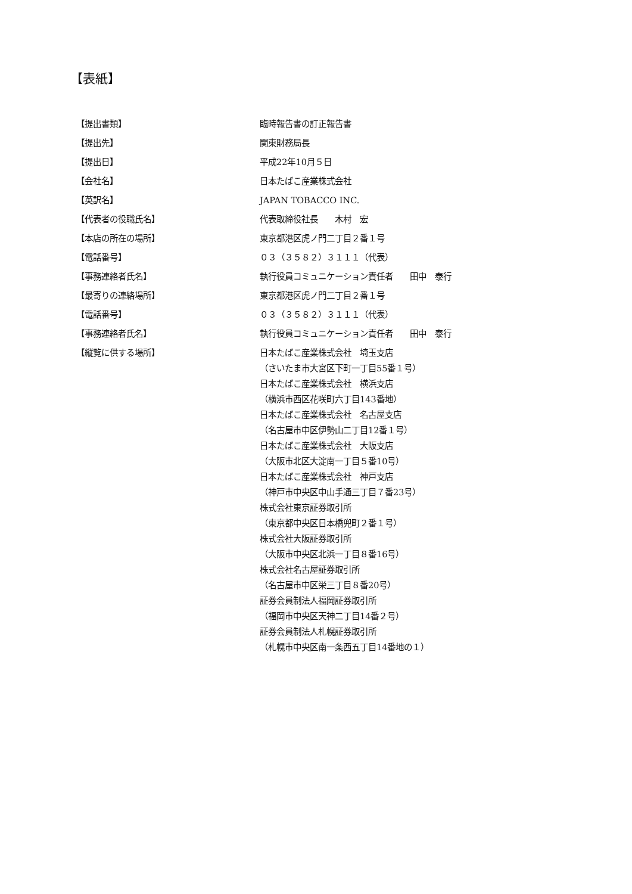【表紙】
| 【提出書類】 | 臨時報告書の訂正報告書 |
| 【提出先】 | 関東財務局長 |
| 【提出日】 | 平成22年10月５日 |
| 【会社名】 | 日本たばこ産業株式会社 |
| 【英訳名】 | JAPAN TOBACCO INC. |
| 【代表者の役職氏名】 | 代表取締役社長 木村 宏 |
| 【本店の所在の場所】 | 東京都港区虎ノ門二丁目２番１号 |
| 【電話番号】 | ０３（３５８２）３１１１（代表） |
| 【事務連絡者氏名】 | 執行役員コミュニケーション責任者 田中 泰行 |
| 【最寄りの連絡場所】 | 東京都港区虎ノ門二丁目２番１号 |
| 【電話番号】 | ０３（３５８２）３１１１（代表） |
| 【事務連絡者氏名】 | 執行役員コミュニケーション責任者 田中 泰行 |
| 【縦覧に供する場所】 | 日本たばこ産業株式会社 埼玉支店 （さいたま市大宮区下町一丁目55番１号） 日本たばこ産業株式会社 横浜支店 （横浜市西区花咲町六丁目143番地） 日本たばこ産業株式会社 名古屋支店 （名古屋市中区伊勢山二丁目12番１号） 日本たばこ産業株式会社 大阪支店 （大阪市北区大淀南一丁目５番10号） 日本たばこ産業株式会社 神戸支店 （神戸市中央区中山手通三丁目７番23号） 株式会社東京証券取引所 （東京都中央区日本橋兜町２番１号） 株式会社大阪証券取引所 （大阪市中央区北浜一丁目８番16号） 株式会社名古屋証券取引所 （名古屋市中区栄三丁目８番20号） 証券会員制法人福岡証券取引所 （福岡市中央区天神二丁目14番２号） 証券会員制法人札幌証券取引所 （札幌市中央区南一条西五丁目14番地の１） |